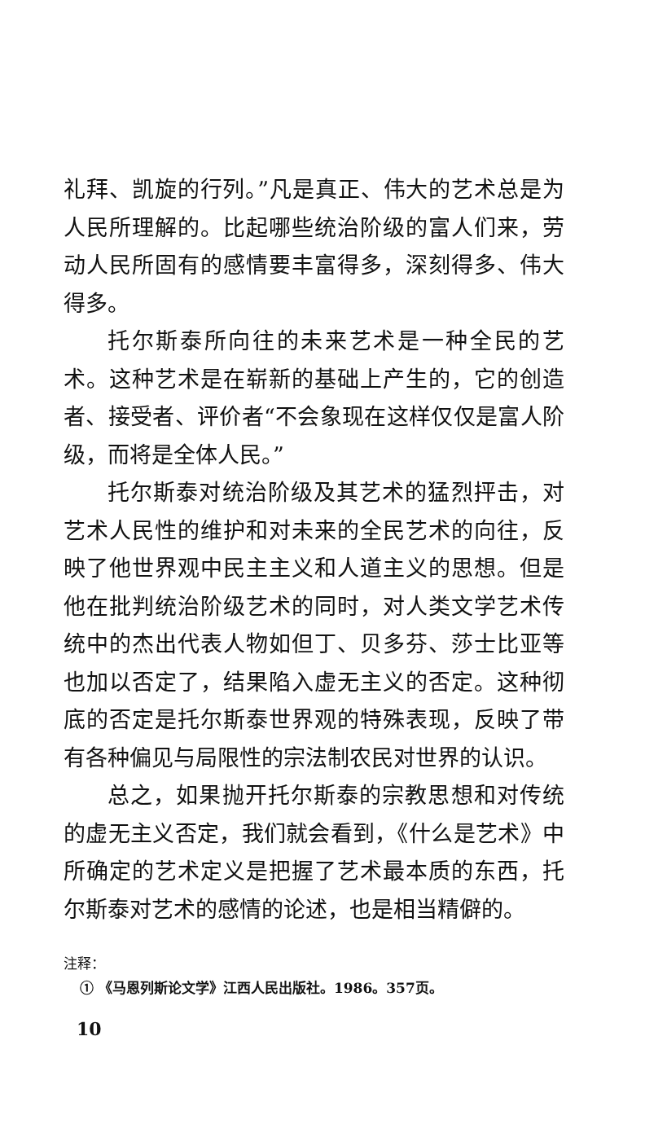礼拜、凯旋的行列。”凡是真正、伟大的艺术总是为人民所理解的。比起哪些统治阶级的富人们来，劳动人民所固有的感情要丰富得多，深刻得多、伟大得多。
托尔斯泰所向往的未来艺术是一种全民的艺术。这种艺术是在崭新的基础上产生的，它的创造者、接受者、评价者“不会象现在这样仅仅是富人阶级，而将是全体人民。”
托尔斯泰对统治阶级及其艺术的猛烈抨击，对艺术人民性的维护和对未来的全民艺术的向往，反映了他世界观中民主主义和人道主义的思想。但是他在批判统治阶级艺术的同时，对人类文学艺术传统中的杰出代表人物如但丁、贝多芬、莎士比亚等也加以否定了，结果陷入虚无主义的否定。这种彻底的否定是托尔斯泰世界观的特殊表现，反映了带有各种偏见与局限性的宗法制农民对世界的认识。
总之，如果抛开托尔斯泰的宗教思想和对传统的虚无主义否定，我们就会看到，《什么是艺术》中所确定的艺术定义是把握了艺术最本质的东西，托尔斯泰对艺术的感情的论述，也是相当精僻的。
注释：
① 《马恩列斯论文学》江西人民出版社。1986。357页。
10